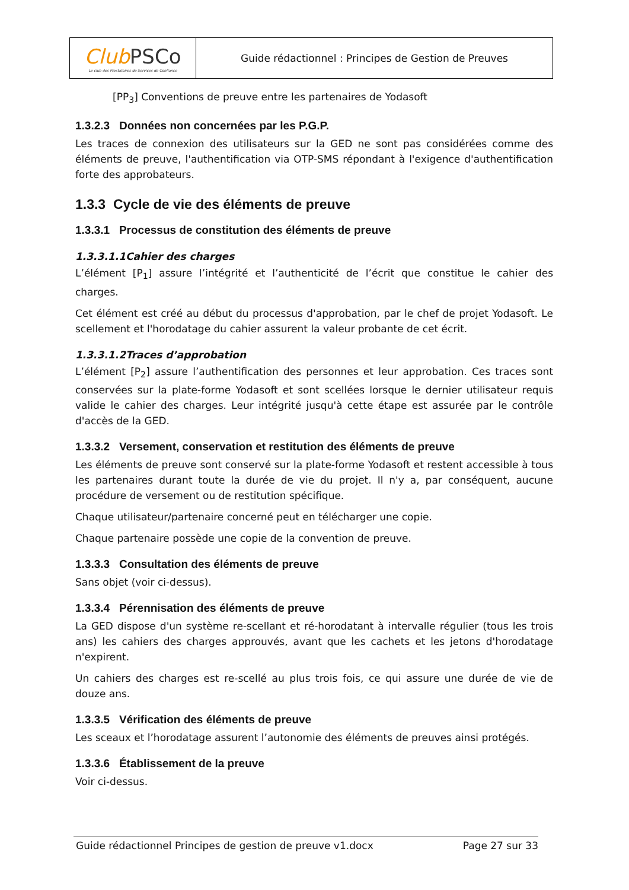| Club PSCo Le club des Prestataires de Services de Confiance | Guide rédactionnel : Principes de Gestion de Preuves |
[PP<sub>3</sub>] Conventions de preuve entre les partenaires de Yodasoft
1.3.2.3 Données non concernées par les P.G.P.
Les traces de connexion des utilisateurs sur la GED ne sont pas considérées comme des éléments de preuve, l'authentification via OTP-SMS répondant à l'exigence d'authentification forte des approbateurs.
1.3.3 Cycle de vie des éléments de preuve
1.3.3.1 Processus de constitution des éléments de preuve
1.3.3.1.1Cahier des charges
L’élément [P<sub>1</sub>] assure l’intégrité et l’authenticité de l’écrit que constitue le cahier des charges.
Cet élément est créé au début du processus d'approbation, par le chef de projet Yodasoft. Le scellement et l'horodatage du cahier assurent la valeur probante de cet écrit.
1.3.3.1.2Traces d’approbation
L’élément [P<sub>2</sub>] assure l’authentification des personnes et leur approbation. Ces traces sont conservées sur la plate-forme Yodasoft et sont scellées lorsque le dernier utilisateur requis valide le cahier des charges. Leur intégrité jusqu'à cette étape est assurée par le contrôle d'accès de la GED.
1.3.3.2 Versement, conservation et restitution des éléments de preuve
Les éléments de preuve sont conservé sur la plate-forme Yodasoft et restent accessible à tous les partenaires durant toute la durée de vie du projet. Il n'y a, par conséquent, aucune procédure de versement ou de restitution spécifique.
Chaque utilisateur/partenaire concerné peut en télécharger une copie.
Chaque partenaire possède une copie de la convention de preuve.
1.3.3.3 Consultation des éléments de preuve
Sans objet (voir ci-dessus).
1.3.3.4 Pérennisation des éléments de preuve
La GED dispose d'un système re-scellant et ré-horodatant à intervalle régulier (tous les trois ans) les cahiers des charges approuvés, avant que les cachets et les jetons d'horodatage n'expirent.
Un cahiers des charges est re-scellé au plus trois fois, ce qui assure une durée de vie de douze ans.
1.3.3.5 Vérification des éléments de preuve
Les sceaux et l’horodatage assurent l’autonomie des éléments de preuves ainsi protégés.
1.3.3.6 Établissement de la preuve
Voir ci-dessus.
Guide rédactionnel Principes de gestion de preuve v1.docx Page 27 sur 33